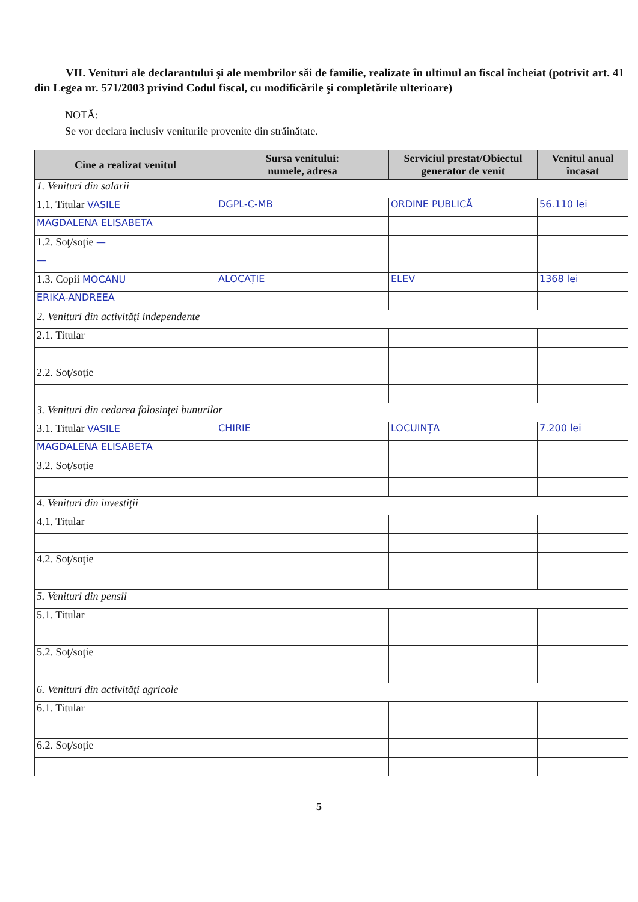VII. Venituri ale declarantului şi ale membrilor săi de familie, realizate în ultimul an fiscal încheiat (potrivit art. 41 din Legea nr. 571/2003 privind Codul fiscal, cu modificările şi completările ulterioare)
NOTĂ:
Se vor declara inclusiv veniturile provenite din străinătate.
| Cine a realizat venitul | Sursa venitului: numele, adresa | Serviciul prestat/Obiectul generator de venit | Venitul anual încasat |
| --- | --- | --- | --- |
| 1. Venituri din salarii | | | |
| 1.1. Titular VASILE | DGPL-C-MB | ORDINE PUBLICĂ | 56.110 lei |
| MAGDALENA ELISABETA | | | |
| 1.2. Soţ/soţie — | | | |
| — | | | |
| 1.3. Copii MOCANU | ALOCAȚIE | ELEV | 1368 lei |
| ERIKA-ANDREEA | | | |
| 2. Venituri din activităţi independente | | | |
| 2.1. Titular | | | |
| 2.2. Soţ/soţie | | | |
| 3. Venituri din cedarea folosinţei bunurilor | | | |
| 3.1. Titular VASILE | CHIRIE | LOCUINȚA | 7.200 lei |
| MAGDALENA ELISABETA | | | |
| 3.2. Soţ/soţie | | | |
| 4. Venituri din investiţii | | | |
| 4.1. Titular | | | |
| 4.2. Soţ/soţie | | | |
| 5. Venituri din pensii | | | |
| 5.1. Titular | | | |
| 5.2. Soţ/soţie | | | |
| 6. Venituri din activităţi agricole | | | |
| 6.1. Titular | | | |
| 6.2. Soţ/soţie | | | |
5